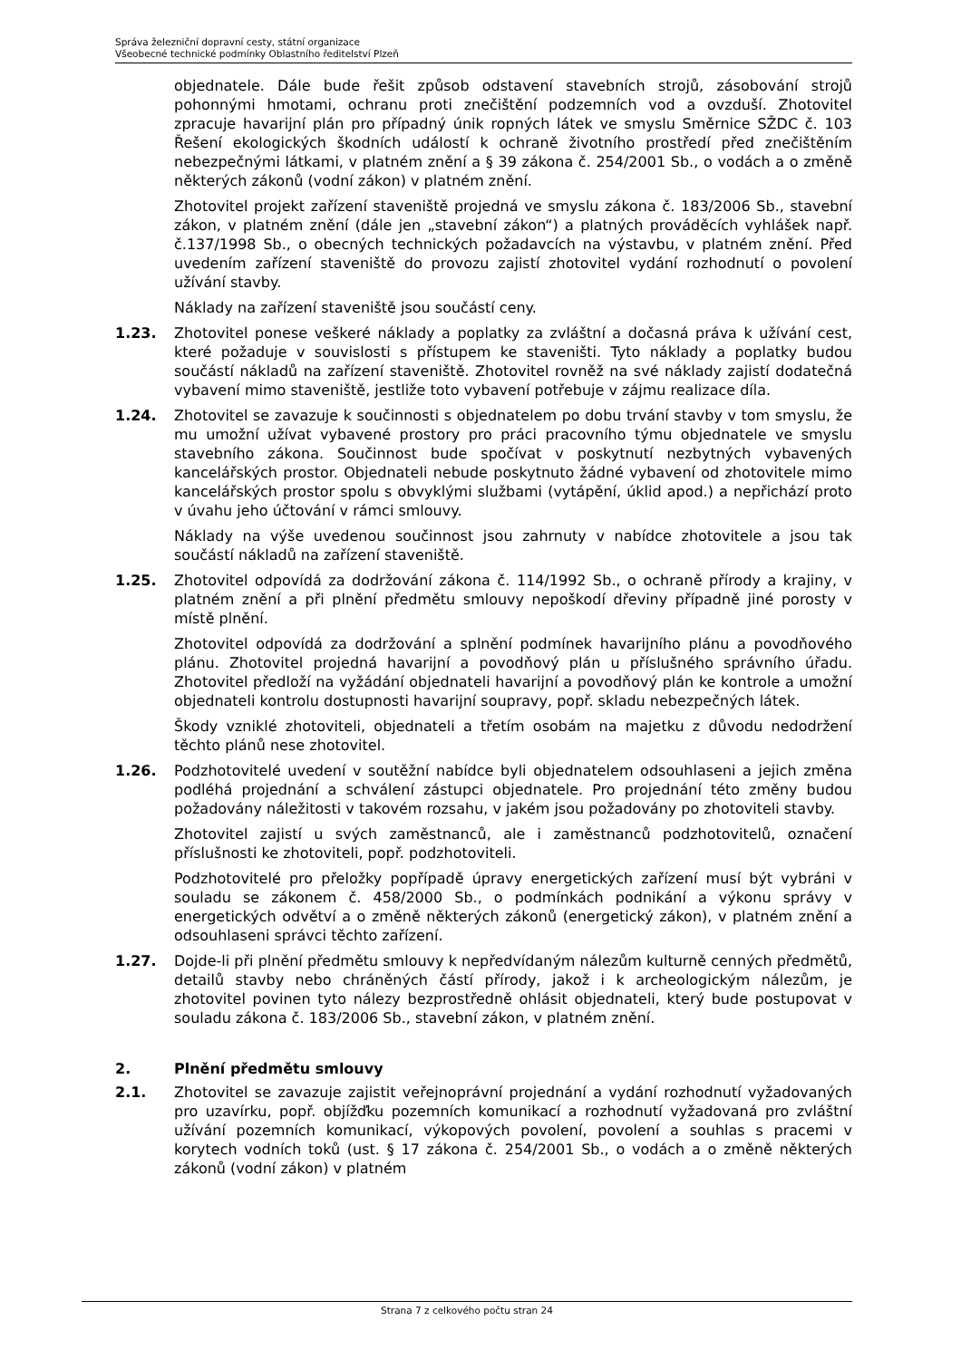Správa železniční dopravní cesty, státní organizace
Všeobecné technické podmínky Oblastního ředitelství Plzeň
objednatele. Dále bude řešit způsob odstavení stavebních strojů, zásobování strojů pohonnými hmotami, ochranu proti znečištění podzemních vod a ovzduší. Zhotovitel zpracuje havarijní plán pro případný únik ropných látek ve smyslu Směrnice SŽDC č. 103 Řešení ekologických škodních událostí k ochraně životního prostředí před znečištěním nebezpečnými látkami, v platném znění a § 39 zákona č. 254/2001 Sb., o vodách a o změně některých zákonů (vodní zákon) v platném znění.
Zhotovitel projekt zařízení staveniště projedná ve smyslu zákona č. 183/2006 Sb., stavební zákon, v platném znění (dále jen „stavební zákon“) a platných prováděcích vyhlášek např. č.137/1998 Sb., o obecných technických požadavcích na výstavbu, v platném znění. Před uvedením zařízení staveniště do provozu zajistí zhotovitel vydání rozhodnutí o povolení užívání stavby.
Náklady na zařízení staveniště jsou součástí ceny.
1.23. Zhotovitel ponese veškeré náklady a poplatky za zvláštní a dočasná práva k užívání cest, které požaduje v souvislosti s přístupem ke staveništi. Tyto náklady a poplatky budou součástí nákladů na zařízení staveniště. Zhotovitel rovněž na své náklady zajistí dodatečná vybavení mimo staveniště, jestliže toto vybavení potřebuje v zájmu realizace díla.
1.24. Zhotovitel se zavazuje k součinnosti s objednatelem po dobu trvání stavby v tom smyslu, že mu umožní užívat vybavené prostory pro práci pracovního týmu objednatele ve smyslu stavebního zákona. Součinnost bude spočívat v poskytnutí nezbytných vybavených kancelářských prostor. Objednateli nebude poskytnuto žádné vybavení od zhotovitele mimo kancelářských prostor spolu s obvyklými službami (vytápění, úklid apod.) a nepřichází proto v úvahu jeho účtování v rámci smlouvy.
Náklady na výše uvedenou součinnost jsou zahrnuty v nabídce zhotovitele a jsou tak součástí nákladů na zařízení staveniště.
1.25. Zhotovitel odpovídá za dodržování zákona č. 114/1992 Sb., o ochraně přírody a krajiny, v platném znění a při plnění předmětu smlouvy nepoškodí dřeviny případně jiné porosty v místě plnění.
Zhotovitel odpovídá za dodržování a splnění podmínek havarijního plánu a povodňového plánu. Zhotovitel projedná havarijní a povodňový plán u příslušného správního úřadu. Zhotovitel předloží na vyžádání objednateli havarijní a povodňový plán ke kontrole a umožní objednateli kontrolu dostupnosti havarijní soupravy, popř. skladu nebezpečných látek.
Škody vzniklé zhotoviteli, objednateli a třetím osobám na majetku z důvodu nedodržení těchto plánů nese zhotovitel.
1.26. Podzhotovitelé uvedení v soutěžní nabídce byli objednatelem odsouhlaseni a jejich změna podléhá projednání a schválení zástupci objednatele. Pro projednání této změny budou požadovány náležitosti v takovém rozsahu, v jakém jsou požadovány po zhotoviteli stavby.
Zhotovitel zajistí u svých zaměstnanců, ale i zaměstnanců podzhotovitelů, označení příslušnosti ke zhotoviteli, popř. podzhotoviteli.
Podzhotovitelé pro přeložky popřípadě úpravy energetických zařízení musí být vybráni v souladu se zákonem č. 458/2000 Sb., o podmínkách podnikání a výkonu správy v energetických odvětví a o změně některých zákonů (energetický zákon), v platném znění a odsouhlaseni správci těchto zařízení.
1.27. Dojde-li při plnění předmětu smlouvy k nepředvídaným nálezům kulturně cenných předmětů, detailů stavby nebo chráněných částí přírody, jakož i k archeologickým nálezům, je zhotovitel povinen tyto nálezy bezprostředně ohlásit objednateli, který bude postupovat v souladu zákona č. 183/2006 Sb., stavební zákon, v platném znění.
2. Plnění předmětu smlouvy
2.1. Zhotovitel se zavazuje zajistit veřejnoprávní projednání a vydání rozhodnutí vyžadovaných pro uzavírku, popř. objížďku pozemních komunikací a rozhodnutí vyžadovaná pro zvláštní užívání pozemních komunikací, výkopových povolení, povolení a souhlas s pracemi v korytech vodních toků (ust. § 17 zákona č. 254/2001 Sb., o vodách a o změně některých zákonů (vodní zákon) v platném
Strana 7 z celkového počtu stran 24